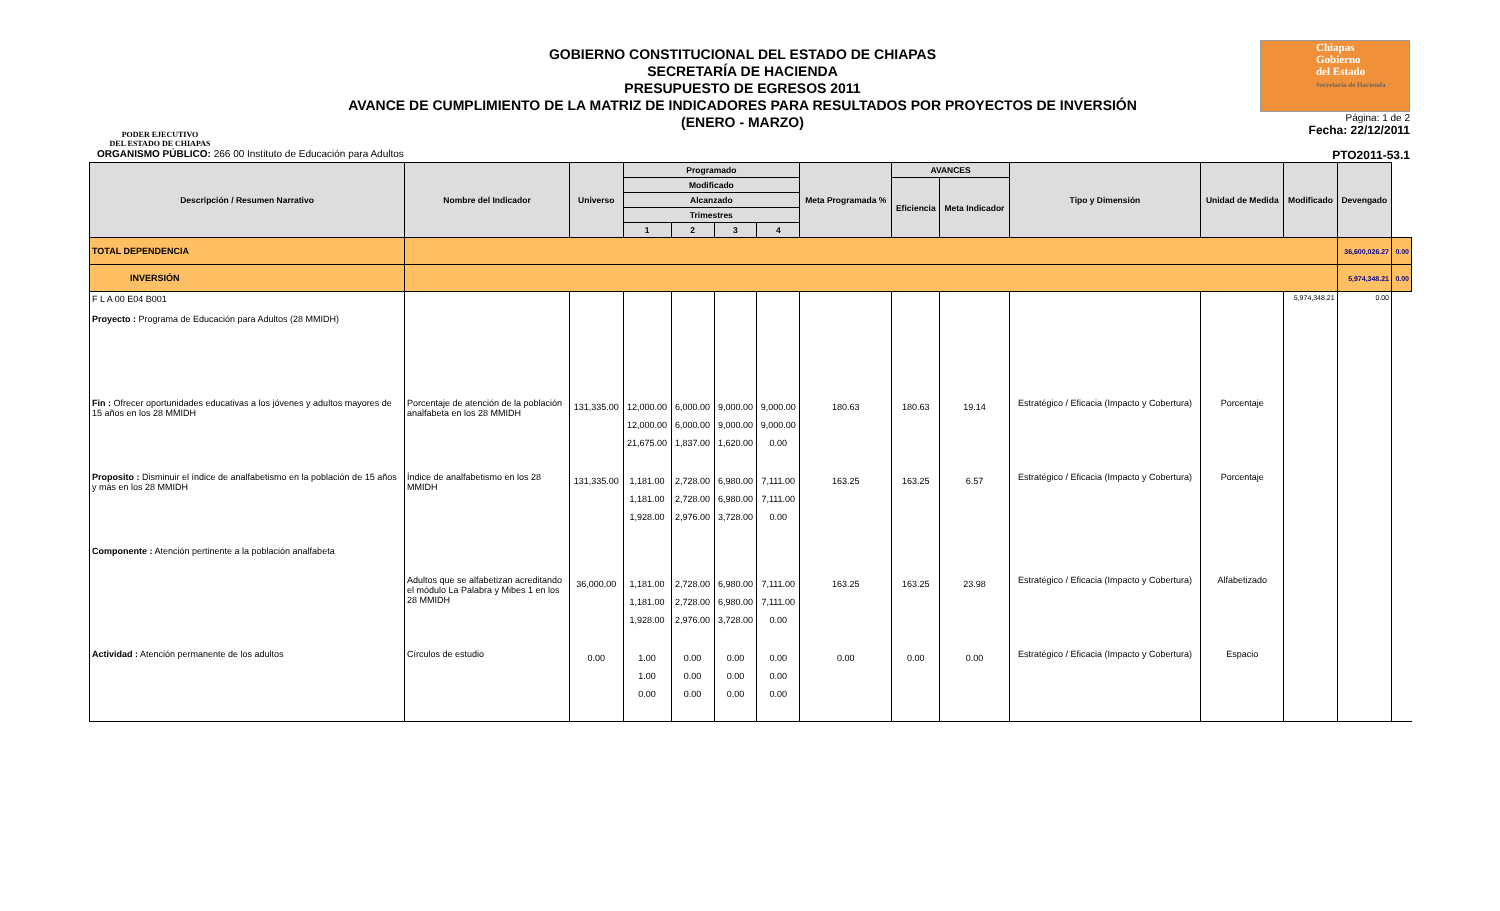PODER EJECUTIVO
DEL ESTADO DE CHIAPAS
GOBIERNO CONSTITUCIONAL DEL ESTADO DE CHIAPAS
SECRETARÍA DE HACIENDA
PRESUPUESTO DE EGRESOS 2011
AVANCE DE CUMPLIMIENTO DE LA MATRIZ DE INDICADORES PARA RESULTADOS POR PROYECTOS DE INVERSIÓN
(ENERO - MARZO)
Chiapas
Gobierno
del Estado
Secretaría de Hacienda
Página: 1 de 2
Fecha: 22/12/2011
ORGANISMO PÚBLICO: 266 00 Instituto de Educación para Adultos PTO2011-53.1
| Descripción / Resumen Narrativo | Nombre del Indicador | Universo | Programado | | | | Meta Programada % | AVANCES | | Tipo y Dimensión | Unidad de Medida | Modificado | Devengado | |
| --- | --- | --- | --- | --- | --- | --- | --- | --- | --- | --- | --- | --- | --- | --- |
| | | | Modificado | | | | | Eficiencia | Meta Indicador | | | | | |
| | | | Alcanzado | | | | | | | | | | | |
| | | | Trimestres | | | | | | | | | | | |
| | | | 1 | 2 | 3 | 4 | | | | | | | | |
| TOTAL DEPENDENCIA | | | | | | | | | | | | | 36,600,026.27 | 0.00 |
| INVERSIÓN | | | | | | | | | | | | | 5,974,348.21 | 0.00 |
| F L A 00 E04 B001 Proyecto : Programa de Educación para Adultos (28 MMIDH) | | | | | | | | | | | | 5,974,348.21 | 0.00 | |
| Fin : Ofrecer oportunidades educativas a los jóvenes y adultos mayores de 15 años en los 28 MMIDH | Porcentaje de atención de la población analfabeta en los 28 MMIDH | 131,335.00 | 12,000.00 12,000.00 21,675.00 | 6,000.00 6,000.00 1,837.00 | 9,000.00 9,000.00 1,620.00 | 9,000.00 9,000.00 0.00 | 180.63 | 180.63 | 19.14 | Estratégico / Eficacia (Impacto y Cobertura) | Porcentaje | | | |
| Proposito : Disminuir el índice de analfabetismo en la población de 15 años y más en los 28 MMIDH | Índice de analfabetismo en los 28 MMIDH | 131,335.00 | 1,181.00 1,181.00 1,928.00 | 2,728.00 2,728.00 2,976.00 | 6,980.00 6,980.00 3,728.00 | 7,111.00 7,111.00 0.00 | 163.25 | 163.25 | 6.57 | Estratégico / Eficacia (Impacto y Cobertura) | Porcentaje | | | |
| Componente : Atención pertinente a la población analfabeta | | | | | | | | | | | | | | |
| | Adultos que se alfabetizan acreditando el módulo La Palabra y Mibes 1 en los 28 MMIDH | 36,000.00 | 1,181.00 1,181.00 1,928.00 | 2,728.00 2,728.00 2,976.00 | 6,980.00 6,980.00 3,728.00 | 7,111.00 7,111.00 0.00 | 163.25 | 163.25 | 23.98 | Estratégico / Eficacia (Impacto y Cobertura) | Alfabetizado | | | |
| Actividad : Atención permanente de los adultos | Círculos de estudio | 0.00 | 1.00 1.00 0.00 | 0.00 0.00 0.00 | 0.00 0.00 0.00 | 0.00 0.00 0.00 | 0.00 | 0.00 | 0.00 | Estratégico / Eficacia (Impacto y Cobertura) | Espacio | | | |